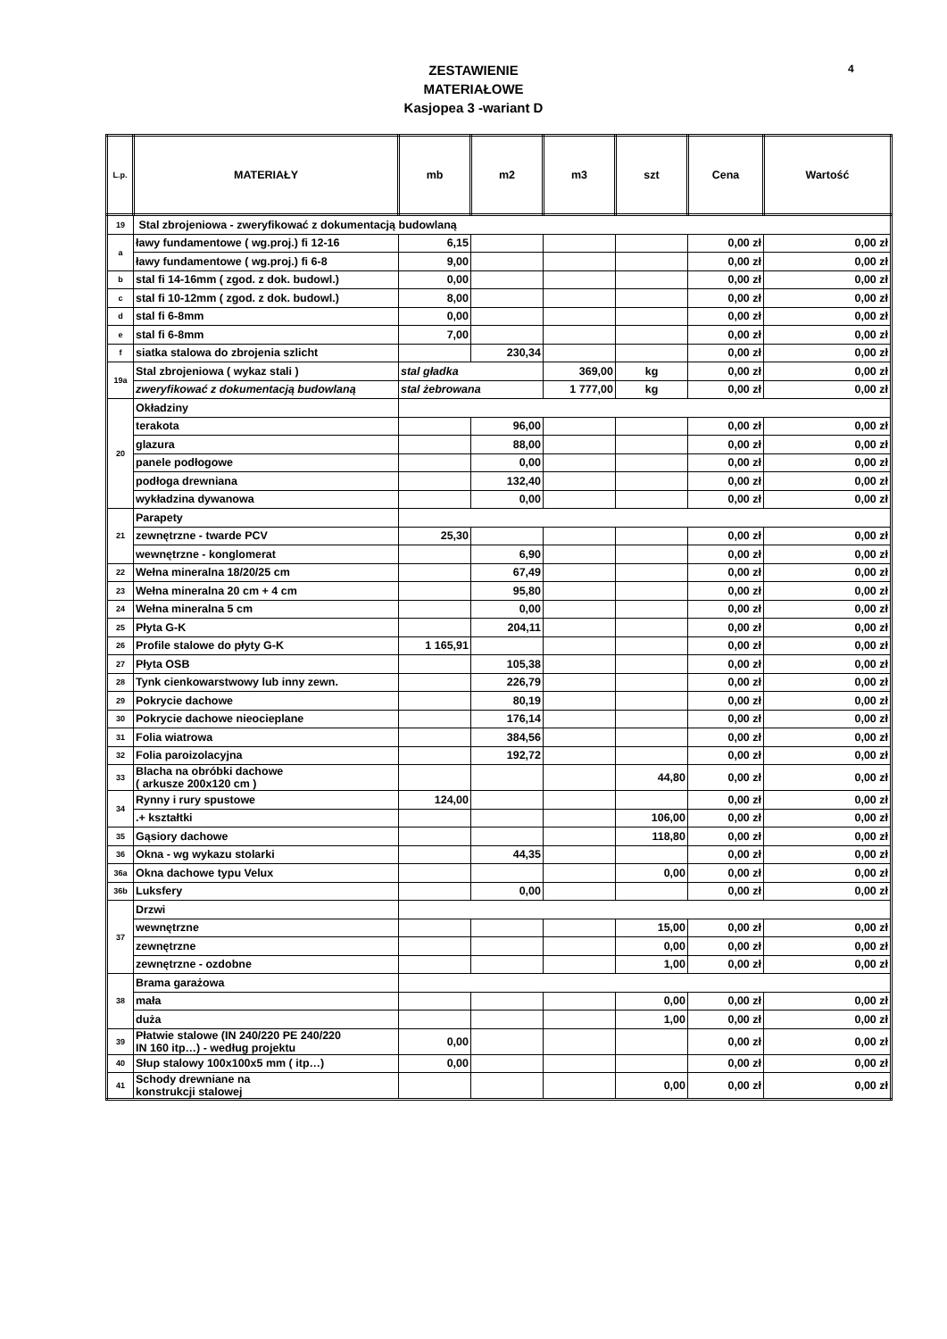ZESTAWIENIE
MATERIAŁOWE
Kasjopea 3 -wariant D
4
| L.p. | MATERIAŁY | mb | m2 | m3 | szt | Cena | Wartość |
| --- | --- | --- | --- | --- | --- | --- | --- |
| 19 | Stal zbrojeniowa - zweryfikować z dokumentacją budowlaną | | | | | | |
| a | ławy fundamentowe ( wg.proj.) fi 12-16 | 6,15 | | | | 0,00 zł | 0,00 zł |
| | ławy fundamentowe ( wg.proj.) fi 6-8 | 9,00 | | | | 0,00 zł | 0,00 zł |
| b | stal fi 14-16mm ( zgod. z dok. budowl.) | 0,00 | | | | 0,00 zł | 0,00 zł |
| c | stal fi 10-12mm ( zgod. z dok. budowl.) | 8,00 | | | | 0,00 zł | 0,00 zł |
| d | stal fi 6-8mm | 0,00 | | | | 0,00 zł | 0,00 zł |
| e | stal fi 6-8mm | 7,00 | | | | 0,00 zł | 0,00 zł |
| f | siatka stalowa do zbrojenia szlicht | | 230,34 | | | 0,00 zł | 0,00 zł |
| 19a | Stal zbrojeniowa ( wykaz stali ) | stal gładka | | 369,00 | kg | 0,00 zł | 0,00 zł |
| | zweryfikować z dokumentacją budowlaną | stal żebrowana | | 1 777,00 | kg | 0,00 zł | 0,00 zł |
| 20 | Okładziny | | | | | | |
| | terakota | | 96,00 | | | 0,00 zł | 0,00 zł |
| | glazura | | 88,00 | | | 0,00 zł | 0,00 zł |
| | panele podłogowe | | 0,00 | | | 0,00 zł | 0,00 zł |
| | podłoga drewniana | | 132,40 | | | 0,00 zł | 0,00 zł |
| | wykładzina dywanowa | | 0,00 | | | 0,00 zł | 0,00 zł |
| 21 | Parapety | | | | | | |
| | zewnętrzne - twarde PCV | 25,30 | | | | 0,00 zł | 0,00 zł |
| | wewnętrzne - konglomerat | | 6,90 | | | 0,00 zł | 0,00 zł |
| 22 | Wełna mineralna 18/20/25 cm | | 67,49 | | | 0,00 zł | 0,00 zł |
| 23 | Wełna mineralna 20 cm + 4 cm | | 95,80 | | | 0,00 zł | 0,00 zł |
| 24 | Wełna mineralna 5 cm | | 0,00 | | | 0,00 zł | 0,00 zł |
| 25 | Płyta G-K | | 204,11 | | | 0,00 zł | 0,00 zł |
| 26 | Profile stalowe do płyty G-K | 1 165,91 | | | | 0,00 zł | 0,00 zł |
| 27 | Płyta OSB | | 105,38 | | | 0,00 zł | 0,00 zł |
| 28 | Tynk cienkowarstwowy lub inny zewn. | | 226,79 | | | 0,00 zł | 0,00 zł |
| 29 | Pokrycie dachowe | | 80,19 | | | 0,00 zł | 0,00 zł |
| 30 | Pokrycie dachowe nieocieplane | | 176,14 | | | 0,00 zł | 0,00 zł |
| 31 | Folia wiatrowa | | 384,56 | | | 0,00 zł | 0,00 zł |
| 32 | Folia paroizolacyjna | | 192,72 | | | 0,00 zł | 0,00 zł |
| 33 | Blacha na obróbki dachowe ( arkusze 200x120 cm ) | | | | 44,80 | 0,00 zł | 0,00 zł |
| 34 | Rynny i rury spustowe | 124,00 | | | | 0,00 zł | 0,00 zł |
| | .+ kształtki | | | | 106,00 | 0,00 zł | 0,00 zł |
| 35 | Gąsiory dachowe | | | | 118,80 | 0,00 zł | 0,00 zł |
| 36 | Okna - wg wykazu stolarki | | 44,35 | | | 0,00 zł | 0,00 zł |
| 36a | Okna dachowe typu Velux | | | | 0,00 | 0,00 zł | 0,00 zł |
| 36b | Luksfery | | 0,00 | | | 0,00 zł | 0,00 zł |
| 37 | Drzwi | | | | | | |
| | wewnętrzne | | | | 15,00 | 0,00 zł | 0,00 zł |
| | zewnętrzne | | | | 0,00 | 0,00 zł | 0,00 zł |
| | zewnętrzne - ozdobne | | | | 1,00 | 0,00 zł | 0,00 zł |
| 38 | Brama garażowa | | | | | | |
| | mała | | | | 0,00 | 0,00 zł | 0,00 zł |
| | duża | | | | 1,00 | 0,00 zł | 0,00 zł |
| 39 | Płatwie stalowe (IN 240/220 PE 240/220 IN 160 itp…) - według projektu | 0,00 | | | | 0,00 zł | 0,00 zł |
| 40 | Słup stalowy 100x100x5 mm ( itp…) | 0,00 | | | | 0,00 zł | 0,00 zł |
| 41 | Schody drewniane na konstrukcji stalowej | | | | 0,00 | 0,00 zł | 0,00 zł |